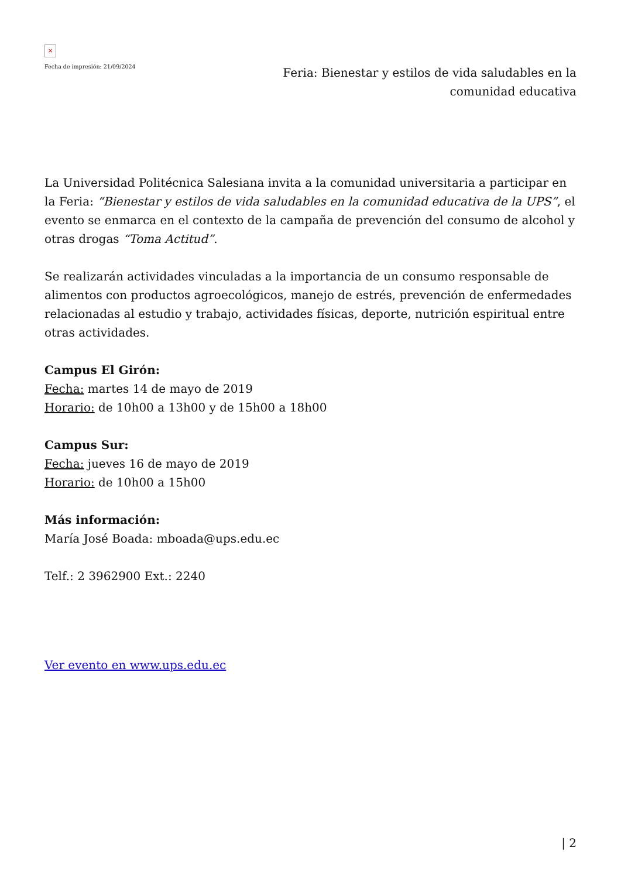×
Fecha de impresión: 21/09/2024
Feria: Bienestar y estilos de vida saludables en la comunidad educativa
La Universidad Politécnica Salesiana invita a la comunidad universitaria a participar en la Feria: “Bienestar y estilos de vida saludables en la comunidad educativa de la UPS”, el evento se enmarca en el contexto de la campaña de prevención del consumo de alcohol y otras drogas “Toma Actitud”.
Se realizarán actividades vinculadas a la importancia de un consumo responsable de alimentos con productos agroecológicos, manejo de estrés, prevención de enfermedades relacionadas al estudio y trabajo, actividades físicas, deporte, nutrición espiritual entre otras actividades.
Campus El Girón:
Fecha: martes 14 de mayo de 2019
Horario: de 10h00 a 13h00 y de 15h00 a 18h00
Campus Sur:
Fecha: jueves 16 de mayo de 2019
Horario: de 10h00 a 15h00
Más información:
María José Boada: mboada@ups.edu.ec
Telf.: 2 3962900 Ext.: 2240
Ver evento en www.ups.edu.ec
| 2